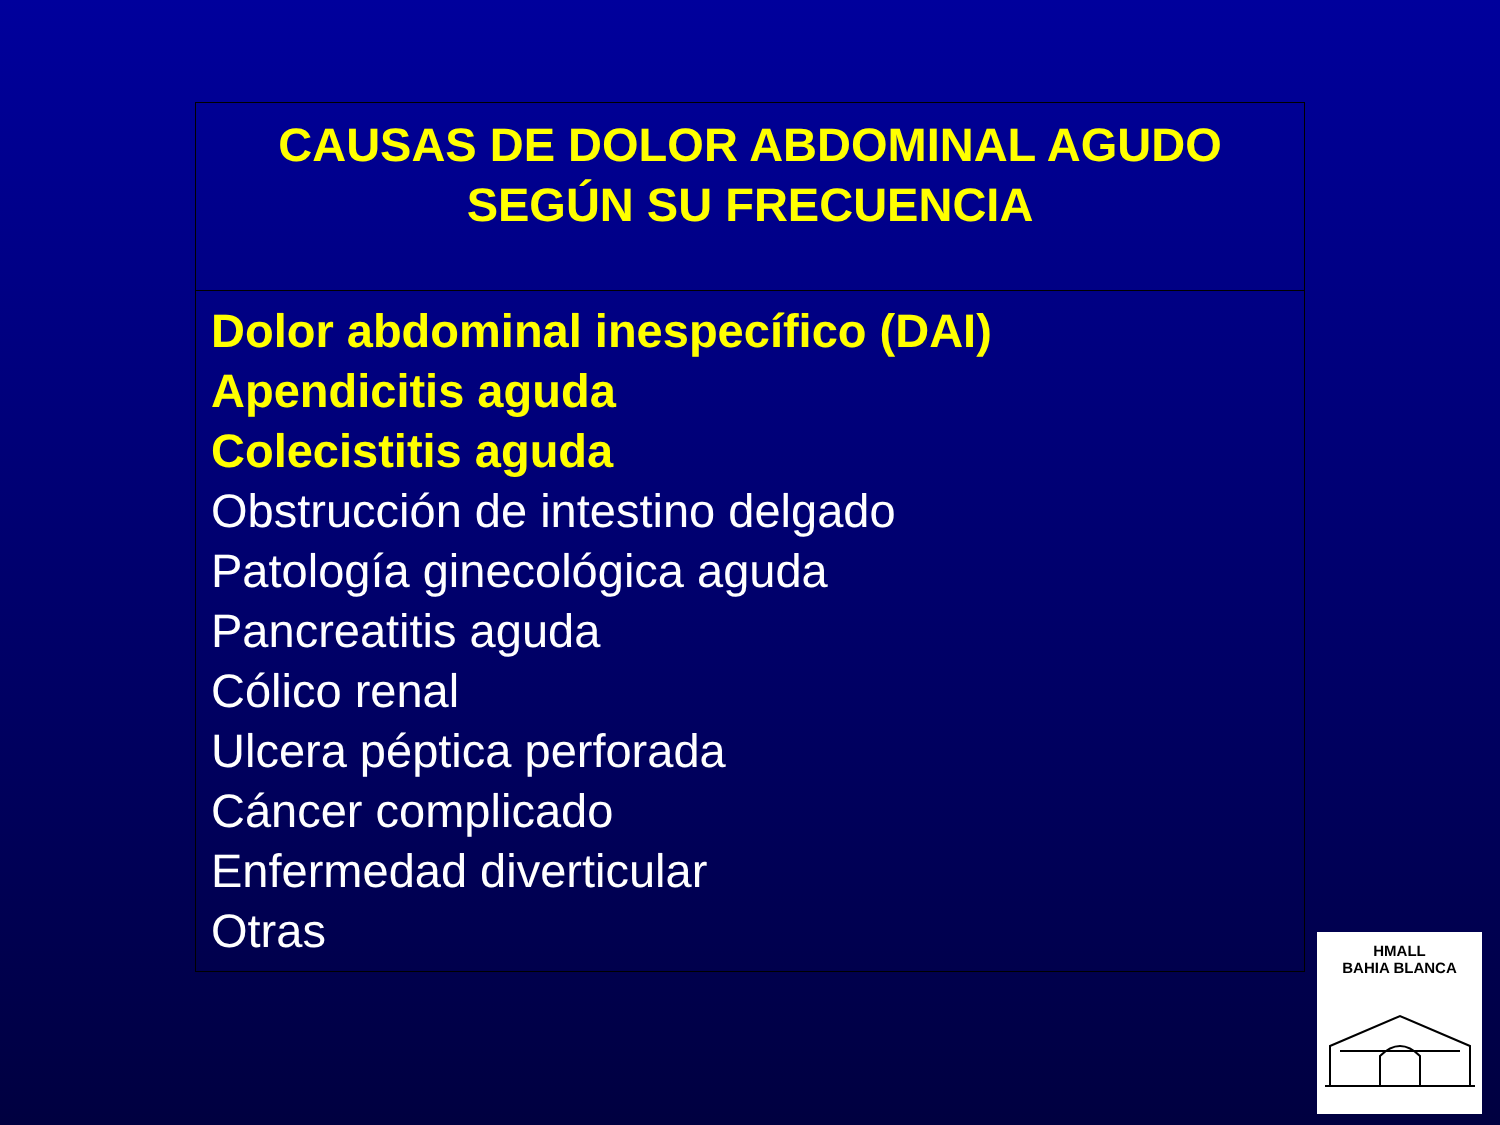| CAUSAS DE DOLOR ABDOMINAL AGUDO SEGÚN SU FRECUENCIA |
| Dolor abdominal inespecífico (DAI) Apendicitis aguda Colecistitis aguda Obstrucción de intestino delgado Patología ginecológica aguda Pancreatitis aguda Cólico renal Ulcera péptica perforada Cáncer complicado Enfermedad diverticular Otras |
HMALL
BAHIA BLANCA